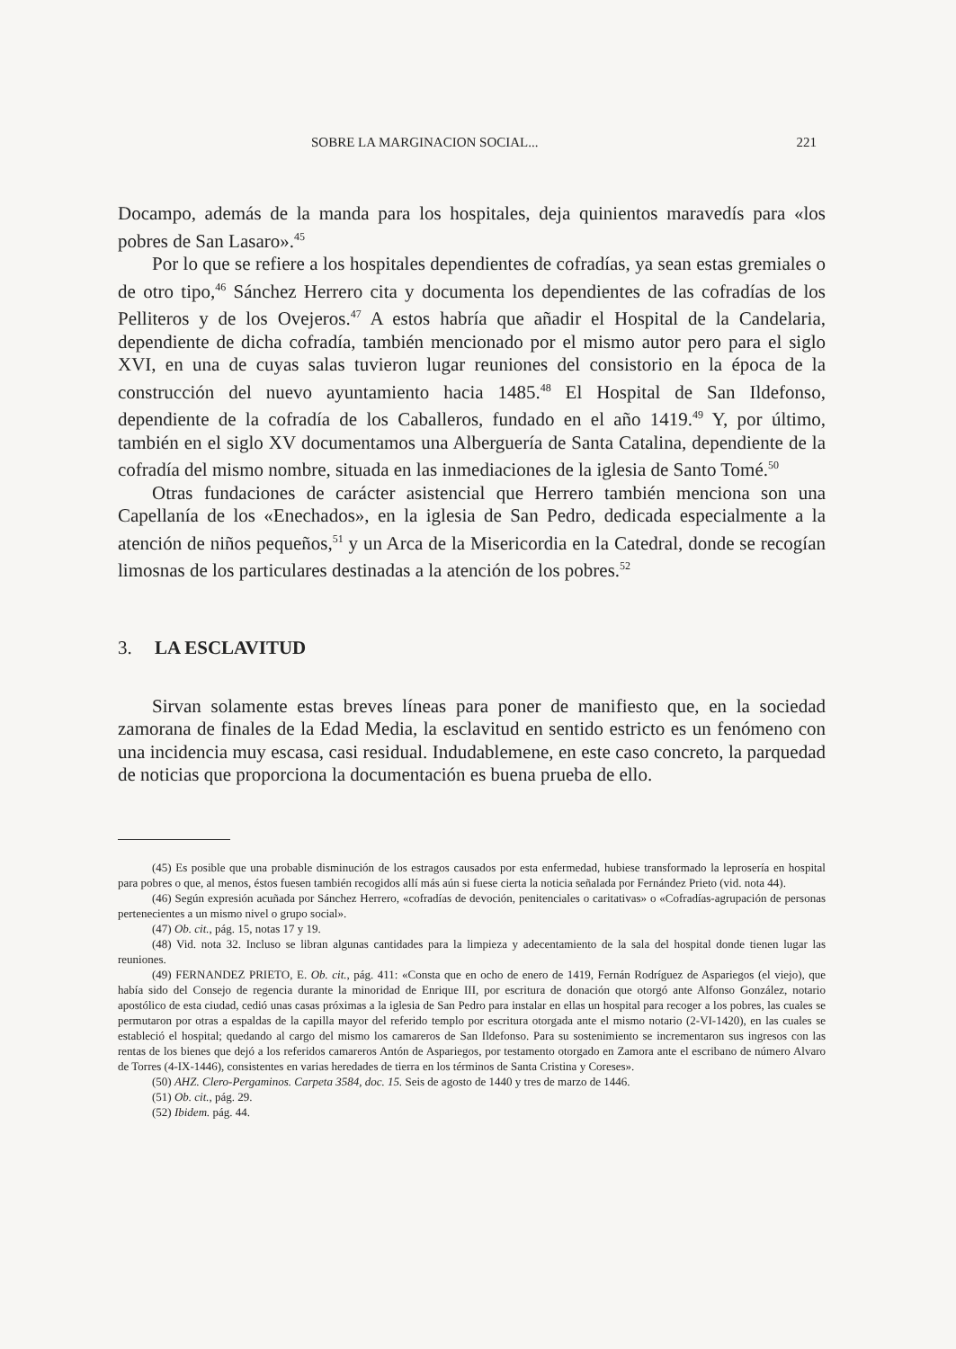SOBRE LA MARGINACION SOCIAL... 221
Docampo, además de la manda para los hospitales, deja quinientos maravedís para «los pobres de San Lasaro».<sup>45</sup>
Por lo que se refiere a los hospitales dependientes de cofradías, ya sean estas gremiales o de otro tipo,<sup>46</sup> Sánchez Herrero cita y documenta los dependientes de las cofradías de los Pelliteros y de los Ovejeros.<sup>47</sup> A estos habría que añadir el Hospital de la Candelaria, dependiente de dicha cofradía, también mencionado por el mismo autor pero para el siglo XVI, en una de cuyas salas tuvieron lugar reuniones del consistorio en la época de la construcción del nuevo ayuntamiento hacia 1485.<sup>48</sup> El Hospital de San Ildefonso, dependiente de la cofradía de los Caballeros, fundado en el año 1419.<sup>49</sup> Y, por último, también en el siglo XV documentamos una Alberguería de Santa Catalina, dependiente de la cofradía del mismo nombre, situada en las inmediaciones de la iglesia de Santo Tomé.<sup>50</sup>
Otras fundaciones de carácter asistencial que Herrero también menciona son una Capellanía de los «Enechados», en la iglesia de San Pedro, dedicada especialmente a la atención de niños pequeños,<sup>51</sup> y un Arca de la Misericordia en la Catedral, donde se recogían limosnas de los particulares destinadas a la atención de los pobres.<sup>52</sup>
3. LA ESCLAVITUD
Sirvan solamente estas breves líneas para poner de manifiesto que, en la sociedad zamorana de finales de la Edad Media, la esclavitud en sentido estricto es un fenómeno con una incidencia muy escasa, casi residual. Indudablemene, en este caso concreto, la parquedad de noticias que proporciona la documentación es buena prueba de ello.
(45) Es posible que una probable disminución de los estragos causados por esta enfermedad, hubiese transformado la leprosería en hospital para pobres o que, al menos, éstos fuesen también recogidos allí más aún si fuese cierta la noticia señalada por Fernández Prieto (vid. nota 44).
(46) Según expresión acuñada por Sánchez Herrero, «cofradías de devoción, penitenciales o caritativas» o «Cofradías-agrupación de personas pertenecientes a un mismo nivel o grupo social».
(47) Ob. cit., pág. 15, notas 17 y 19.
(48) Vid. nota 32. Incluso se libran algunas cantidades para la limpieza y adecentamiento de la sala del hospital donde tienen lugar las reuniones.
(49) FERNANDEZ PRIETO, E. Ob. cit., pág. 411: «Consta que en ocho de enero de 1419, Fernán Rodríguez de Aspariegos (el viejo), que había sido del Consejo de regencia durante la minoridad de Enrique III, por escritura de donación que otorgó ante Alfonso González, notario apostólico de esta ciudad, cedió unas casas próximas a la iglesia de San Pedro para instalar en ellas un hospital para recoger a los pobres, las cuales se permutaron por otras a espaldas de la capilla mayor del referido templo por escritura otorgada ante el mismo notario (2-VI-1420), en las cuales se estableció el hospital; quedando al cargo del mismo los camareros de San Ildefonso. Para su sostenimiento se incrementaron sus ingresos con las rentas de los bienes que dejó a los referidos camareros Antón de Aspariegos, por testamento otorgado en Zamora ante el escribano de número Alvaro de Torres (4-IX-1446), consistentes en varias heredades de tierra en los términos de Santa Cristina y Coreses».
(50) AHZ. Clero-Pergaminos. Carpeta 3584, doc. 15. Seis de agosto de 1440 y tres de marzo de 1446.
(51) Ob. cit., pág. 29.
(52) Ibidem. pág. 44.